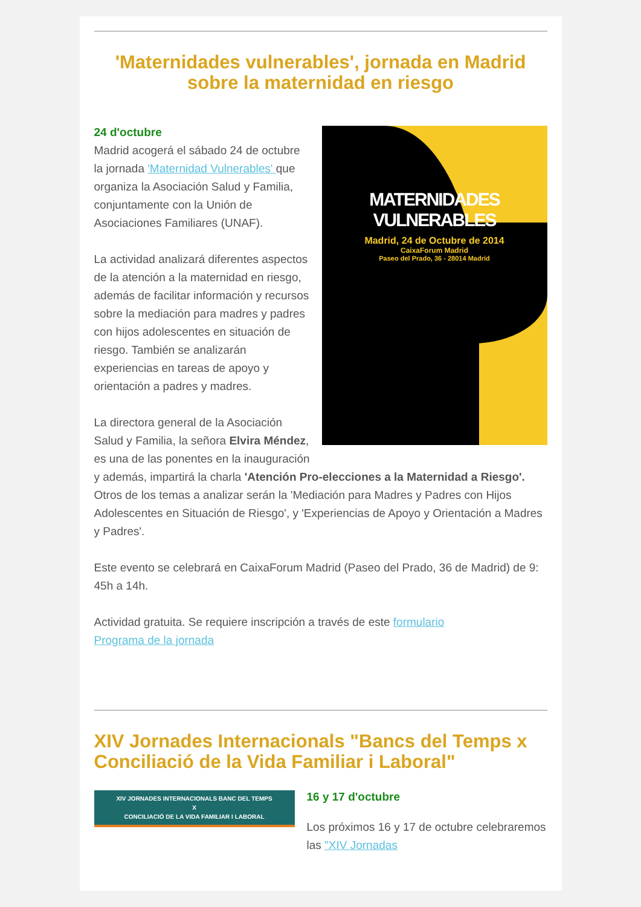'Maternidades vulnerables', jornada en Madrid sobre la maternidad en riesgo
MATERNIDADES VULNERABLES
Madrid, 24 de Octubre de 2014
CaixaForum Madrid
Paseo del Prado, 36 - 28014 Madrid
24 d'octubre
Madrid acogerá el sábado 24 de octubre la jornada 'Maternidad Vulnerables' que organiza la Asociación Salud y Familia, conjuntamente con la Unión de Asociaciones Familiares (UNAF).
La actividad analizará diferentes aspectos de la atención a la maternidad en riesgo, además de facilitar información y recursos sobre la mediación para madres y padres con hijos adolescentes en situación de riesgo. También se analizarán experiencias en tareas de apoyo y orientación a padres y madres.
La directora general de la Asociación Salud y Familia, la señora Elvira Méndez, es una de las ponentes en la inauguración y además, impartirá la charla 'Atención Pro-elecciones a la Maternidad a Riesgo'.
Otros de los temas a analizar serán la 'Mediación para Madres y Padres con Hijos Adolescentes en Situación de Riesgo', y 'Experiencias de Apoyo y Orientación a Madres y Padres'.
Este evento se celebrará en CaixaForum Madrid (Paseo del Prado, 36 de Madrid) de 9: 45h a 14h.
Actividad gratuita. Se requiere inscripción a través de este formulario
Programa de la jornada
XIV Jornades Internacionals "Bancs del Temps x Conciliació de la Vida Familiar i Laboral"
XIV JORNADES INTERNACIONALS BANC DEL TEMPS
X
CONCILIACIÓ DE LA VIDA FAMILIAR I LABORAL
16 y 17 d'octubre
Los próximos 16 y 17 de octubre celebraremos las "XIV Jornadas